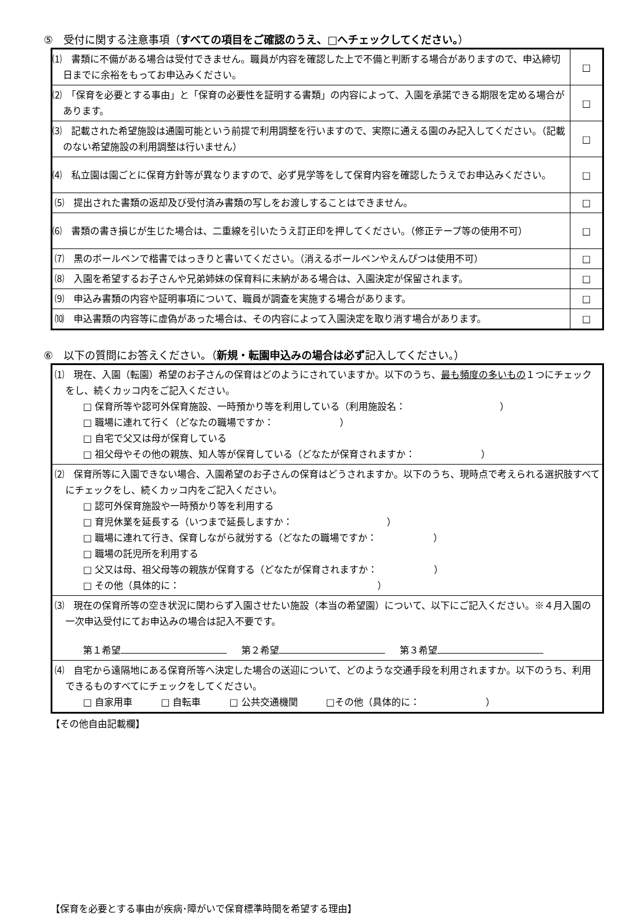⑤　受付に関する注意事項（すべての項目をご確認のうえ、□へチェックしてください。）
| ⑴ 書類に不備がある場合は受付できません。職員が内容を確認した上で不備と判断する場合がありますので、申込締切日までに余裕をもってお申込みください。 | □ |
| ⑵ 「保育を必要とする事由」と「保育の必要性を証明する書類」の内容によって、入園を承諾できる期限を定める場合があります。 | □ |
| ⑶ 記載された希望施設は通園可能という前提で利用調整を行いますので、実際に通える園のみ記入してください。（記載のない希望施設の利用調整は行いません） | □ |
| ⑷ 私立園は園ごとに保育方針等が異なりますので、必ず見学等をして保育内容を確認したうえでお申込みください。 | □ |
| ⑸ 提出された書類の返却及び受付済み書類の写しをお渡しすることはできません。 | □ |
| ⑹ 書類の書き損じが生じた場合は、二重線を引いたうえ訂正印を押してください。（修正テープ等の使用不可） | □ |
| ⑺ 黒のボールペンで楷書ではっきりと書いてください。（消えるボールペンやえんぴつは使用不可） | □ |
| ⑻ 入園を希望するお子さんや兄弟姉妹の保育料に未納がある場合は、入園決定が保留されます。 | □ |
| ⑼ 申込み書類の内容や証明事項について、職員が調査を実施する場合があります。 | □ |
| ⑽ 申込書類の内容等に虚偽があった場合は、その内容によって入園決定を取り消す場合があります。 | □ |
⑥　以下の質問にお答えください。（新規・転園申込みの場合は必ず記入してください。）
| ⑴ 現在、入園（転園）希望のお子さんの保育はどのようにされていますか。以下のうち、 最も頻度の多いもの １つにチェックをし、続くカッコ内をご記入ください。 □ 保育所等や認可外保育施設、一時預かり等を利用している（利用施設名： ） □ 職場に連れて行く（どなたの職場ですか： ） □ 自宅で父又は母が保育している □ 祖父母やその他の親族、知人等が保育している（どなたが保育されますか： ） |
| ⑵ 保育所等に入園できない場合、入園希望のお子さんの保育はどうされますか。以下のうち、現時点で考えられる選択肢すべてにチェックをし、続くカッコ内をご記入ください。 □ 認可外保育施設や一時預かり等を利用する □ 育児休業を延長する（いつまで延長しますか： ） □ 職場に連れて行き、保育しながら就労する（どなたの職場ですか： ） □ 職場の託児所を利用する □ 父又は母、祖父母等の親族が保育する（どなたが保育されますか： ） □ その他（具体的に： ） |
| ⑶ 現在の保育所等の空き状況に関わらず入園させたい施設（本当の希望園）について、以下にご記入ください。※４月入園の一次申込受付にてお申込みの場合は記入不要です。 第１希望 第２希望 第３希望 |
| ⑷ 自宅から遠隔地にある保育所等へ決定した場合の送迎について、どのような交通手段を利用されますか。以下のうち、利用できるものすべてにチェックをしてください。 □ 自家用車 □ 自転車 □ 公共交通機関 □その他（具体的に： ） |
【その他自由記載欄】
【保育を必要とする事由が疾病･障がいで保育標準時間を希望する理由】